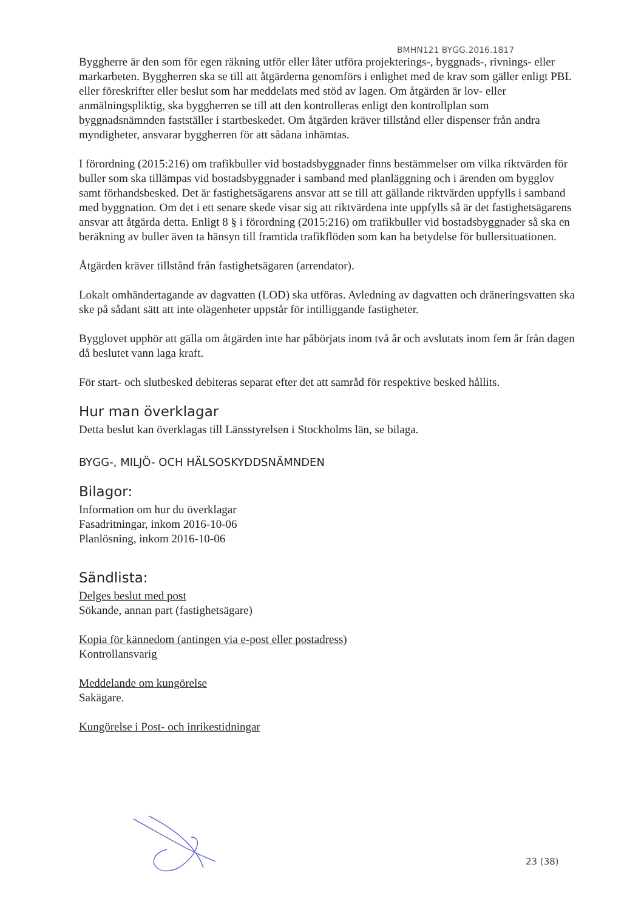BMHN121 BYGG.2016.1817
Byggherre är den som för egen räkning utför eller låter utföra projekterings-, byggnads-, rivnings- eller markarbeten. Byggherren ska se till att åtgärderna genomförs i enlighet med de krav som gäller enligt PBL eller föreskrifter eller beslut som har meddelats med stöd av lagen. Om åtgärden är lov- eller anmälningspliktig, ska byggherren se till att den kontrolleras enligt den kontrollplan som byggnadsnämnden fastställer i startbeskedet. Om åtgärden kräver tillstånd eller dispenser från andra myndigheter, ansvarar byggherren för att sådana inhämtas.
I förordning (2015:216) om trafikbuller vid bostadsbyggnader finns bestämmelser om vilka riktvärden för buller som ska tillämpas vid bostadsbyggnader i samband med planläggning och i ärenden om bygglov samt förhandsbesked. Det är fastighetsägarens ansvar att se till att gällande riktvärden uppfylls i samband med byggnation. Om det i ett senare skede visar sig att riktvärdena inte uppfylls så är det fastighetsägarens ansvar att åtgärda detta. Enligt 8 § i förordning (2015:216) om trafikbuller vid bostadsbyggnader så ska en beräkning av buller även ta hänsyn till framtida trafikflöden som kan ha betydelse för bullersituationen.
Åtgärden kräver tillstånd från fastighetsägaren (arrendator).
Lokalt omhändertagande av dagvatten (LOD) ska utföras. Avledning av dagvatten och dräneringsvatten ska ske på sådant sätt att inte olägenheter uppstår för intilliggande fastigheter.
Bygglovet upphör att gälla om åtgärden inte har påbörjats inom två år och avslutats inom fem år från dagen då beslutet vann laga kraft.
För start- och slutbesked debiteras separat efter det att samråd för respektive besked hållits.
Hur man överklagar
Detta beslut kan överklagas till Länsstyrelsen i Stockholms län, se bilaga.
BYGG-, MILJÖ- OCH HÄLSOSKYDDSNÄMNDEN
Bilagor:
Information om hur du överklagar
Fasadritningar, inkom 2016-10-06
Planlösning, inkom 2016-10-06
Sändlista:
Delges beslut med post
Sökande, annan part (fastighetsägare)
Kopia för kännedom (antingen via e-post eller postadress)
Kontrollansvarig
Meddelande om kungörelse
Sakägare.
Kungörelse i Post- och inrikestidningar
23 (38)